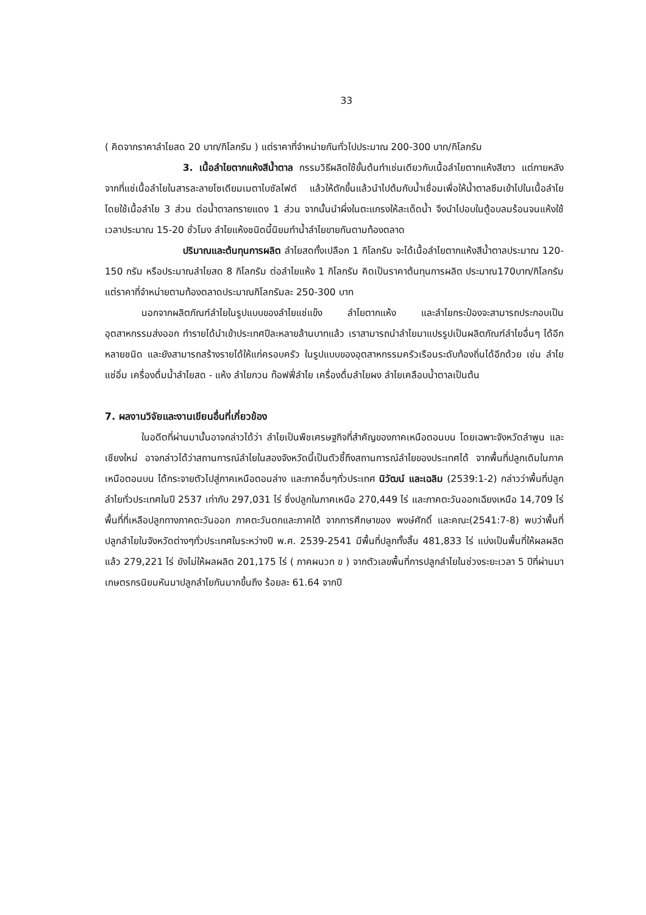33
( คิดจากราคาลำไยสด 20 บาท/กิโลกรัม ) แต่ราคาที่จำหน่ายกันทั่วไปประมาณ 200-300 บาท/กิโลกรัม
3. เนื้อลำไยตากแห้งสีน้ำตาล กรรมวิธีผลิตใช้ขั้นต้นทำเช่นเดียวกับเนื้อลำไยตากแห้งสีขาว แต่ภายหลังจากที่แช่เนื้อลำไยในสารละลายโซเดียมเมตาไบซัลไฟต์ แล้วให้ตักขึ้นแล้วนำไปต้มกับน้ำเชื่อมเพื่อให้น้ำตาลซึมเข้าไปในเนื้อลำไย โดยใช้เนื้อลำไย 3 ส่วน ต่อน้ำตาลทรายแดง 1 ส่วน จากนั้นนำผึ่งในตะแกรงให้สะเด็ดน้ำ จึงนำไปอบในตู้อบลมร้อนจนแห้งใช้เวลาประมาณ 15-20 ชั่วโมง ลำไยแห้งชนิดนี้นิยมทำน้ำลำไยขายกันตามท้องตลาด
ปริมาณและต้นทุนการผลิต ลำไยสดทั้งเปลือก 1 กิโลกรัม จะได้เนื้อลำไยตากแห้งสีน้ำตาลประมาณ 120-150 กรัม หรือประมาณลำไยสด 8 กิโลกรัม ต่อลำไยแห้ง 1 กิโลกรัม คิดเป็นราคาต้นทุนการผลิต ประมาณ170บาท/กิโลกรัม แต่ราคาที่จำหน่ายตามท้องตลาดประมาณกิโลกรัมละ 250-300 บาท
นอกจากผลิตภัณฑ์ลำไยในรูปแบบของลำไยแช่แข็ง ลำไยตากแห้ง และลำไยกระป๋องจะสามารถประกอบเป็นอุตสาหกรรมส่งออก ทำรายได้นำเข้าประเทศปีละหลายล้านบาทแล้ว เราสามารถนำลำไยมาแปรรูปเป็นผลิตภัณฑ์ลำไยอื่นๆ ได้อีกหลายชนิด และยังสามารถสร้างรายได้ให้แก่ครอบครัว ในรูปแบบของอุตสาหกรรมครัวเรือนระดับท้องถิ่นได้อีกด้วย เช่น ลำไยแช่อิ่ม เครื่องดื่มน้ำลำไยสด - แห้ง ลำไยกวน ท๊อฟฟี่ลำไย เครื่องดื่มลำไยผง ลำไยเคลือบน้ำตาลเป็นต้น
7. ผลงานวิจัยและงานเขียนอื่นที่เกี่ยวข้อง
ในอดีตที่ผ่านมานั้นอาจกล่าวได้ว่า ลำไยเป็นพืชเศรษฐกิจที่สำคัญของภาคเหนือตอนบน โดยเฉพาะจังหวัดลำพูน และเชียงใหม่ อาจกล่าวได้ว่าสถานการณ์ลำไยในสองจังหวัดนี้เป็นตัวชี้ถึงสถานการณ์ลำไยของประเทศได้ จากพื้นที่ปลูกเดิมในภาคเหนือตอนบน ได้กระจายตัวไปสู่ภาคเหนือตอนล่าง และภาคอื่นๆทั่วประเทศ นิวัฒน์ และเฉลิม (2539:1-2) กล่าวว่าพื้นที่ปลูกลำไยทั่วประเทศในปี 2537 เท่ากับ 297,031 ไร่ ซึ่งปลูกในภาคเหนือ 270,449 ไร่ และภาคตะวันออกเฉียงเหนือ 14,709 ไร่ พื้นที่ที่เหลือปลูกทางภาคตะวันออก ภาคตะวันตกและภาคใต้ จากการศึกษาของ พงษ์ศักดิ์ และคณะ(2541:7-8) พบว่าพื้นที่ปลูกลำไยในจังหวัดต่างๆทั่วประเทศในระหว่างปี พ.ศ. 2539-2541 มีพื้นที่ปลูกทั้งสิ้น 481,833 ไร่ แบ่งเป็นพื้นที่ให้ผลผลิตแล้ว 279,221 ไร่ ยังไม่ให้ผลผลิต 201,175 ไร่ ( ภาคผนวก ข ) จากตัวเลขพื้นที่การปลูกลำไยในช่วงระยะเวลา 5 ปีที่ผ่านมา เกษตรกรนิยมหันมาปลูกลำไยกันมากขึ้นถึง ร้อยละ 61.64 จากปี